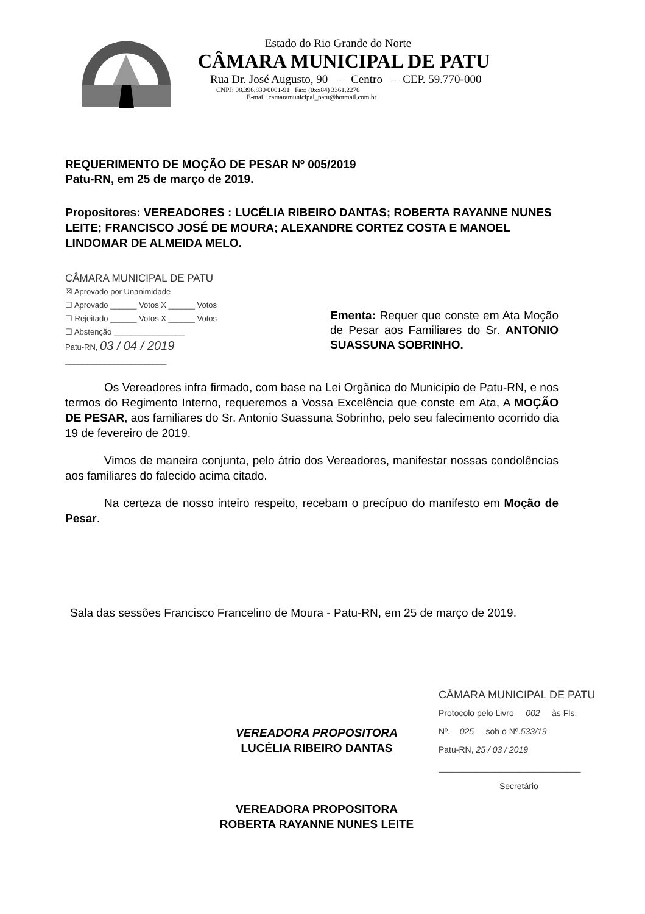Estado do Rio Grande do Norte
CÂMARA MUNICIPAL DE PATU
Rua Dr. José Augusto, 90 – Centro – CEP. 59.770-000
CNPJ: 08.396.830/0001-91 Fax: (0xx84) 3361.2276
E-mail: camaramunicipal_patu@hotmail.com.br
REQUERIMENTO DE MOÇÃO DE PESAR Nº 005/2019
Patu-RN, em 25 de março de 2019.
Propositores: VEREADORES : LUCÉLIA RIBEIRO DANTAS; ROBERTA RAYANNE NUNES LEITE; FRANCISCO JOSÉ DE MOURA; ALEXANDRE CORTEZ COSTA E MANOEL LINDOMAR DE ALMEIDA MELO.
CÂMARA MUNICIPAL DE PATU
☒ Aprovado por Unanimidade
☐ Aprovado ______ Votos X ______ Votos
☐ Rejeitado ______ Votos X ______ Votos
☐ Abstenção ________________
Patu-RN, 03 / 04 / 2019
_______________________
Ementa: Requer que conste em Ata Moção de Pesar aos Familiares do Sr. ANTONIO SUASSUNA SOBRINHO.
Os Vereadores infra firmado, com base na Lei Orgânica do Município de Patu-RN, e nos termos do Regimento Interno, requeremos a Vossa Excelência que conste em Ata, A MOÇÃO DE PESAR, aos familiares do Sr. Antonio Suassuna Sobrinho, pelo seu falecimento ocorrido dia 19 de fevereiro de 2019.
Vimos de maneira conjunta, pelo átrio dos Vereadores, manifestar nossas condolências aos familiares do falecido acima citado.
Na certeza de nosso inteiro respeito, recebam o precípuo do manifesto em Moção de Pesar.
Sala das sessões Francisco Francelino de Moura - Patu-RN, em 25 de março de 2019.
CÂMARA MUNICIPAL DE PATU
Protocolo pelo Livro __002__ às Fls.
Nº.__025__ sob o Nº.533/19
Patu-RN, 25 / 03 / 2019
______________________________
Secretário
VEREADORA PROPOSITORA
LUCÉLIA RIBEIRO DANTAS
VEREADORA PROPOSITORA
ROBERTA RAYANNE NUNES LEITE